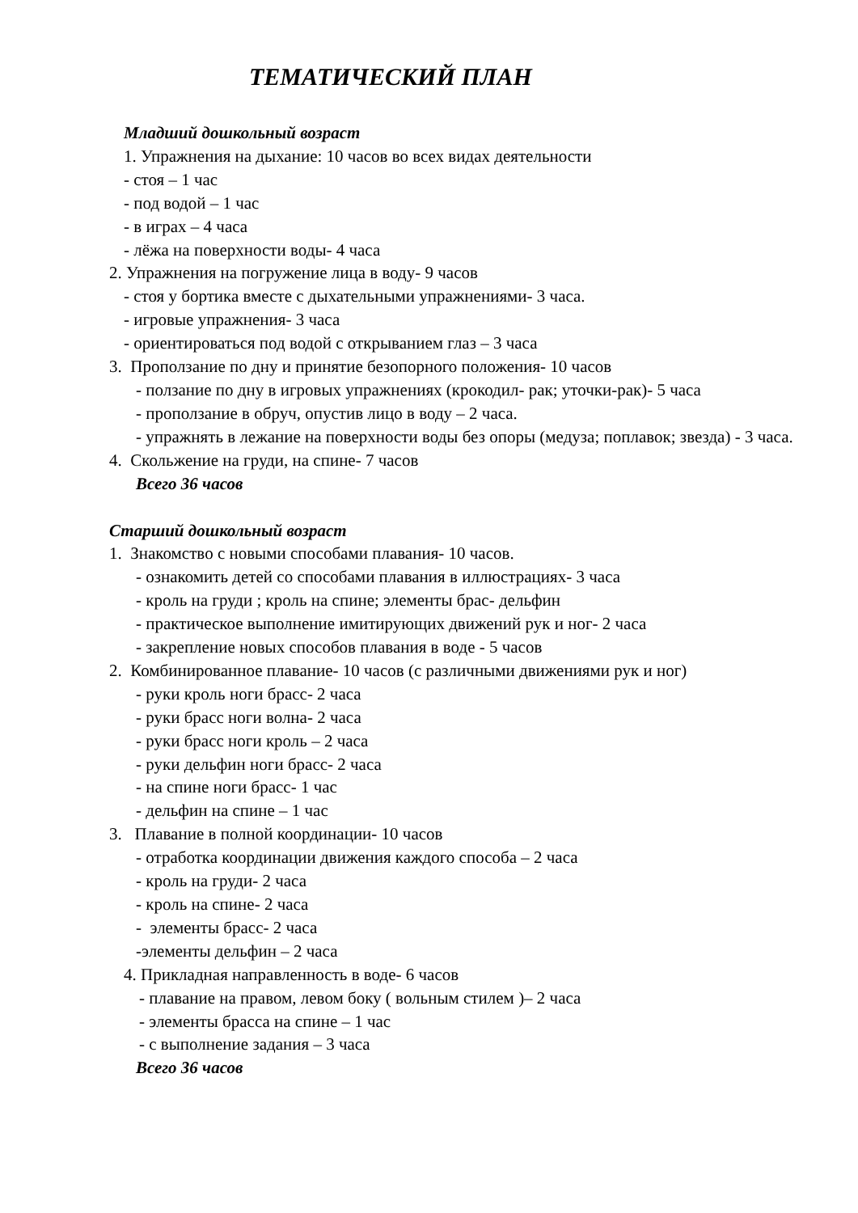ТЕМАТИЧЕСКИЙ ПЛАН
Младший дошкольный возраст
1. Упражнения на дыхание: 10 часов во всех видах деятельности
- стоя – 1 час
- под водой – 1 час
- в играх – 4 часа
- лёжа на поверхности воды- 4 часа
2. Упражнения на погружение лица в воду- 9 часов
- стоя у бортика вместе с дыхательными упражнениями- 3 часа.
- игровые упражнения- 3 часа
- ориентироваться под водой с открыванием глаз – 3 часа
3. Проползание по дну и принятие безопорного положения- 10 часов
- ползание по дну в игровых упражнениях (крокодил- рак; уточки-рак)- 5 часа
- проползание в обруч, опустив лицо в воду – 2 часа.
- упражнять в лежание на поверхности воды без опоры (медуза; поплавок; звезда) - 3 часа.
4. Скольжение на груди, на спине- 7 часов
Всего 36 часов
Старший дошкольный возраст
1. Знакомство с новыми способами плавания- 10 часов.
- ознакомить детей со способами плавания в иллюстрациях- 3 часа
- кроль на груди ; кроль на спине; элементы брас- дельфин
- практическое выполнение имитирующих движений рук и ног- 2 часа
- закрепление новых способов плавания в воде - 5 часов
2. Комбинированное плавание- 10 часов (с различными движениями рук и ног)
- руки кроль ноги брасс- 2 часа
- руки брасс ноги волна- 2 часа
- руки брасс ноги кроль – 2 часа
- руки дельфин ноги брасс- 2 часа
- на спине ноги брасс- 1 час
- дельфин на спине – 1 час
3. Плавание в полной координации- 10 часов
- отработка координации движения каждого способа – 2 часа
- кроль на груди- 2 часа
- кроль на спине- 2 часа
- элементы брасс- 2 часа
-элементы дельфин – 2 часа
4. Прикладная направленность в воде- 6 часов
- плавание на правом, левом боку ( вольным стилем )– 2 часа
- элементы брасса на спине – 1 час
- с выполнение задания – 3 часа
Всего 36 часов